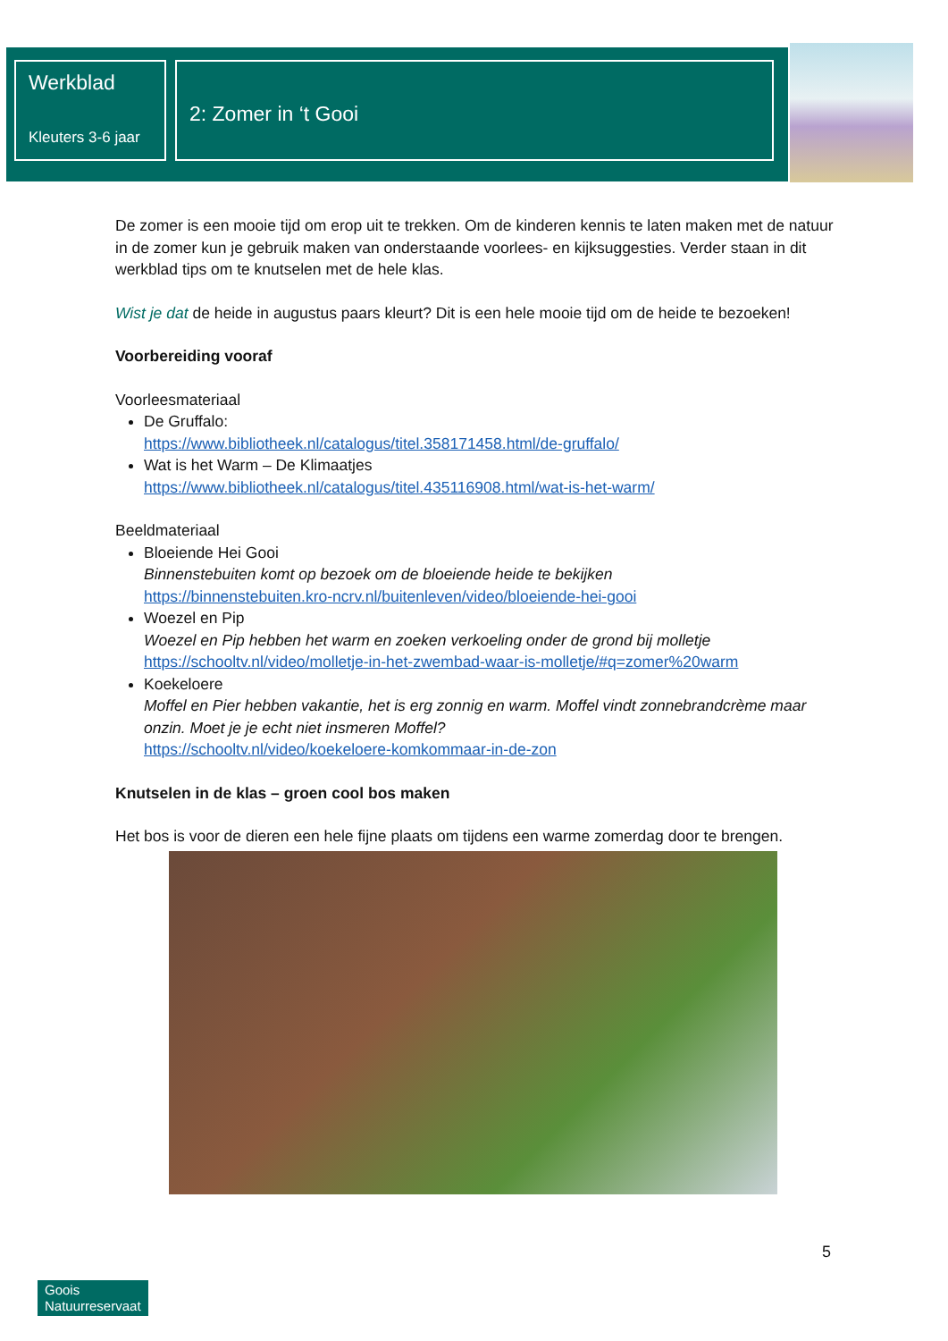Werkblad
Kleuters 3-6 jaar
2: Zomer in ‘t Gooi
De zomer is een mooie tijd om erop uit te trekken. Om de kinderen kennis te laten maken met de natuur in de zomer kun je gebruik maken van onderstaande voorlees- en kijksuggesties. Verder staan in dit werkblad tips om te knutselen met de hele klas.
Wist je dat de heide in augustus paars kleurt? Dit is een hele mooie tijd om de heide te bezoeken!
Voorbereiding vooraf
Voorleesmateriaal
De Gruffalo:
https://www.bibliotheek.nl/catalogus/titel.358171458.html/de-gruffalo/
Wat is het Warm – De Klimaatjes
https://www.bibliotheek.nl/catalogus/titel.435116908.html/wat-is-het-warm/
Beeldmateriaal
Bloeiende Hei Gooi
Binnenstebuiten komt op bezoek om de bloeiende heide te bekijken
https://binnenstebuiten.kro-ncrv.nl/buitenleven/video/bloeiende-hei-gooi
Woezel en Pip
Woezel en Pip hebben het warm en zoeken verkoeling onder de grond bij molletje
https://schooltv.nl/video/molletje-in-het-zwembad-waar-is-molletje/#q=zomer%20warm
Koekeloere
Moffel en Pier hebben vakantie, het is erg zonnig en warm. Moffel vindt zonnebrandcrème maar onzin. Moet je je echt niet insmeren Moffel?
https://schooltv.nl/video/koekeloere-komkommaar-in-de-zon
Knutselen in de klas – groen cool bos maken
Het bos is voor de dieren een hele fijne plaats om tijdens een warme zomerdag door te brengen.
5
Goois
Natuurreservaat